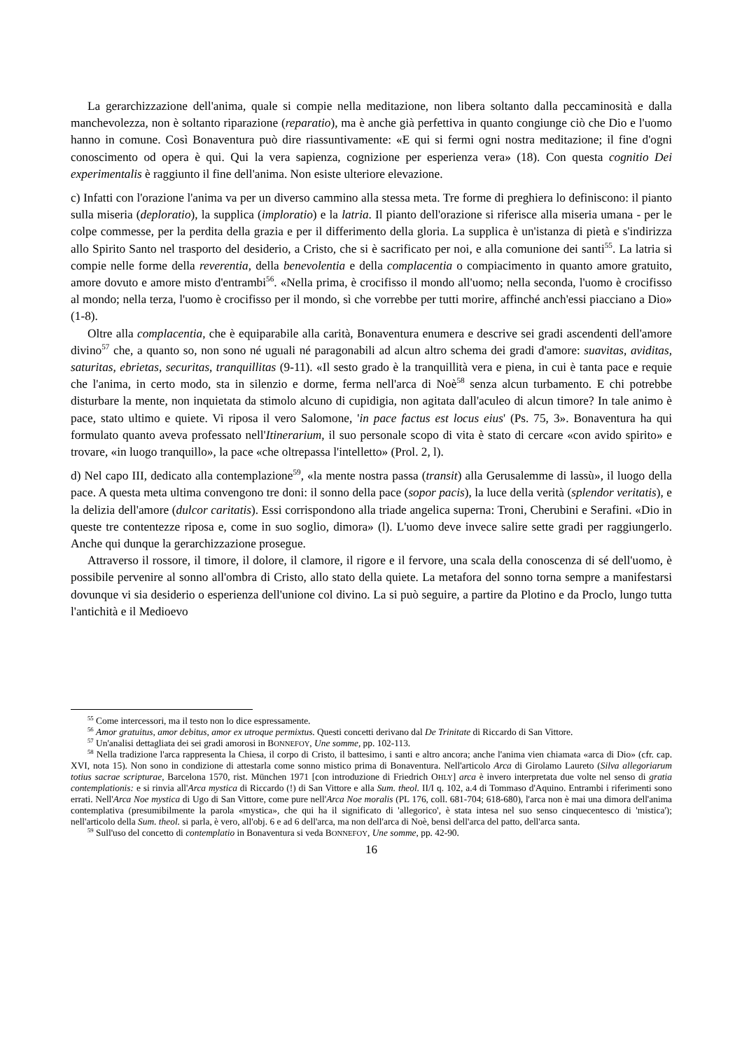La gerarchizzazione dell'anima, quale si compie nella meditazione, non libera soltanto dalla peccaminosità e dalla manchevolezza, non è soltanto riparazione (reparatio), ma è anche già perfettiva in quanto congiunge ciò che Dio e l'uomo hanno in comune. Così Bonaventura può dire riassuntivamente: «E qui si fermi ogni nostra meditazione; il fine d'ogni conoscimento od opera è qui. Qui la vera sapienza, cognizione per esperienza vera» (18). Con questa cognitio Dei experimentalis è raggiunto il fine dell'anima. Non esiste ulteriore elevazione.
c) Infatti con l'orazione l'anima va per un diverso cammino alla stessa meta. Tre forme di preghiera lo definiscono: il pianto sulla miseria (deploratio), la supplica (imploratio) e la latria. Il pianto dell'orazione si riferisce alla miseria umana - per le colpe commesse, per la perdita della grazia e per il differimento della gloria. La supplica è un'istanza di pietà e s'indirizza allo Spirito Santo nel trasporto del desiderio, a Cristo, che si è sacrificato per noi, e alla comunione dei santi<sup>55</sup>. La latria si compie nelle forme della reverentia, della benevolentia e della complacentia o compiacimento in quanto amore gratuito, amore dovuto e amore misto d'entrambi<sup>56</sup>. «Nella prima, è crocifisso il mondo all'uomo; nella seconda, l'uomo è crocifisso al mondo; nella terza, l'uomo è crocifisso per il mondo, sì che vorrebbe per tutti morire, affinché anch'essi piacciano a Dio» (1-8).
Oltre alla complacentia, che è equiparabile alla carità, Bonaventura enumera e descrive sei gradi ascendenti dell'amore divino<sup>57</sup> che, a quanto so, non sono né uguali né paragonabili ad alcun altro schema dei gradi d'amore: suavitas, aviditas, saturitas, ebrietas, securitas, tranquillitas (9-11). «Il sesto grado è la tranquillità vera e piena, in cui è tanta pace e requie che l'anima, in certo modo, sta in silenzio e dorme, ferma nell'arca di Noè<sup>58</sup> senza alcun turbamento. E chi potrebbe disturbare la mente, non inquietata da stimolo alcuno di cupidigia, non agitata dall'aculeo di alcun timore? In tale animo è pace, stato ultimo e quiete. Vi riposa il vero Salomone, 'in pace factus est locus eius' (Ps. 75, 3». Bonaventura ha qui formulato quanto aveva professato nell'Itinerarium, il suo personale scopo di vita è stato di cercare «con avido spirito» e trovare, «in luogo tranquillo», la pace «che oltrepassa l'intelletto» (Prol. 2, l).
d) Nel capo III, dedicato alla contemplazione<sup>59</sup>, «la mente nostra passa (transit) alla Gerusalemme di lassù», il luogo della pace. A questa meta ultima convengono tre doni: il sonno della pace (sopor pacis), la luce della verità (splendor veritatis), e la delizia dell'amore (dulcor caritatis). Essi corrispondono alla triade angelica superna: Troni, Cherubini e Serafini. «Dio in queste tre contentezze riposa e, come in suo soglio, dimora» (l). L'uomo deve invece salire sette gradi per raggiungerlo. Anche qui dunque la gerarchizzazione prosegue.
Attraverso il rossore, il timore, il dolore, il clamore, il rigore e il fervore, una scala della conoscenza di sé dell'uomo, è possibile pervenire al sonno all'ombra di Cristo, allo stato della quiete. La metafora del sonno torna sempre a manifestarsi dovunque vi sia desiderio o esperienza dell'unione col divino. La si può seguire, a partire da Plotino e da Proclo, lungo tutta l'antichità e il Medioevo
<sup>55</sup> Come intercessori, ma il testo non lo dice espressamente.
<sup>56</sup> Amor gratuitus, amor debitus, amor ex utroque permixtus. Questi concetti derivano dal De Trinitate di Riccardo di San Vittore.
<sup>57</sup> Un'analisi dettagliata dei sei gradi amorosi in BONNEFOY, Une somme, pp. 102-113.
<sup>58</sup> Nella tradizione l'arca rappresenta la Chiesa, il corpo di Cristo, il battesimo, i santi e altro ancora; anche l'anima vien chiamata «arca di Dio» (cfr. cap. XVI, nota 15). Non sono in condizione di attestarla come sonno mistico prima di Bonaventura. Nell'articolo Arca di Girolamo Laureto (Silva allegoriarum totius sacrae scripturae, Barcelona 1570, rist. München 1971 [con introduzione di Friedrich OHLY] arca è invero interpretata due volte nel senso di gratia contemplationis: e si rinvia all'Arca mystica di Riccardo (!) di San Vittore e alla Sum. theol. II/I q. 102, a.4 di Tommaso d'Aquino. Entrambi i riferimenti sono errati. Nell'Arca Noe mystica di Ugo di San Vittore, come pure nell'Arca Noe moralis (PL 176, coll. 681-704; 618-680), l'arca non è mai una dimora dell'anima contemplativa (presumibilmente la parola «mystica», che qui ha il significato di 'allegorico', è stata intesa nel suo senso cinquecentesco di 'mistica'); nell'articolo della Sum. theol. si parla, è vero, all'obj. 6 e ad 6 dell'arca, ma non dell'arca di Noè, bensì dell'arca del patto, dell'arca santa.
<sup>59</sup> Sull'uso del concetto di contemplatio in Bonaventura si veda BONNEFOY, Une somme, pp. 42-90.
16